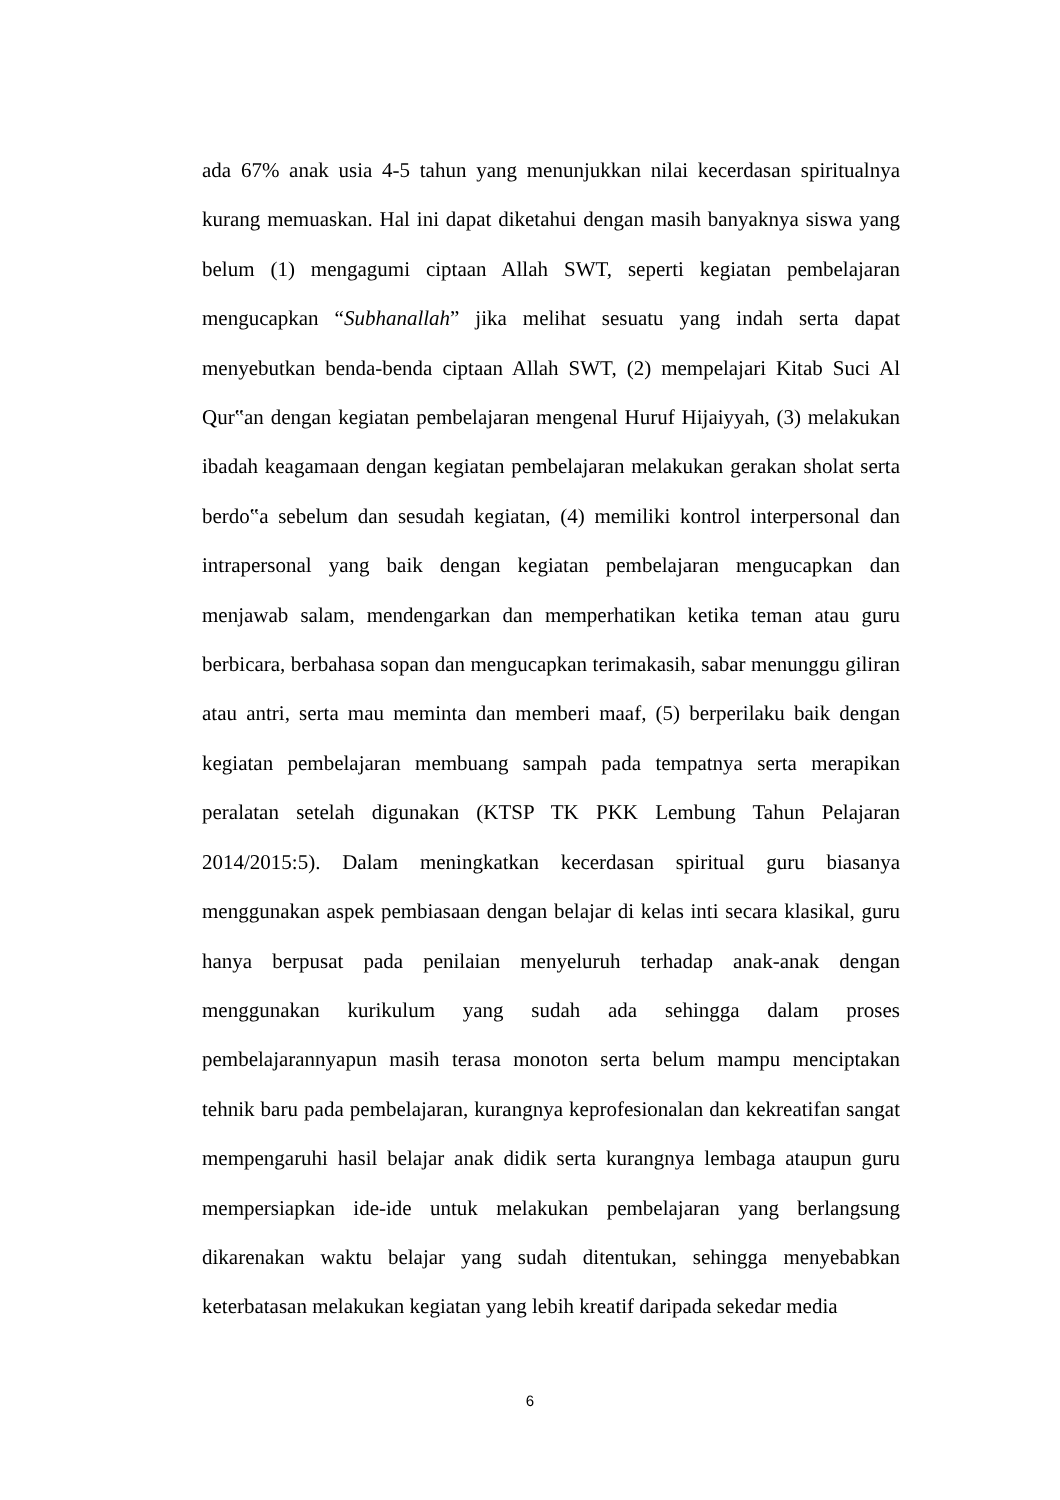ada 67% anak usia 4-5 tahun yang menunjukkan nilai kecerdasan spiritualnya kurang memuaskan. Hal ini dapat diketahui dengan masih banyaknya siswa yang belum (1) mengagumi ciptaan Allah SWT, seperti kegiatan pembelajaran mengucapkan “Subhanallah” jika melihat sesuatu yang indah serta dapat menyebutkan benda-benda ciptaan Allah SWT, (2) mempelajari Kitab Suci Al Qur‟an dengan kegiatan pembelajaran mengenal Huruf Hijaiyyah, (3) melakukan ibadah keagamaan dengan kegiatan pembelajaran melakukan gerakan sholat serta berdo‟a sebelum dan sesudah kegiatan, (4) memiliki kontrol interpersonal dan intrapersonal yang baik dengan kegiatan pembelajaran mengucapkan dan menjawab salam, mendengarkan dan memperhatikan ketika teman atau guru berbicara, berbahasa sopan dan mengucapkan terimakasih, sabar menunggu giliran atau antri, serta mau meminta dan memberi maaf, (5) berperilaku baik dengan kegiatan pembelajaran membuang sampah pada tempatnya serta merapikan peralatan setelah digunakan (KTSP TK PKK Lembung Tahun Pelajaran 2014/2015:5). Dalam meningkatkan kecerdasan spiritual guru biasanya menggunakan aspek pembiasaan dengan belajar di kelas inti secara klasikal, guru hanya berpusat pada penilaian menyeluruh terhadap anak-anak dengan menggunakan kurikulum yang sudah ada sehingga dalam proses pembelajarannyapun masih terasa monoton serta belum mampu menciptakan tehnik baru pada pembelajaran, kurangnya keprofesionalan dan kekreatifan sangat mempengaruhi hasil belajar anak didik serta kurangnya lembaga ataupun guru mempersiapkan ide-ide untuk melakukan pembelajaran yang berlangsung dikarenakan waktu belajar yang sudah ditentukan, sehingga menyebabkan keterbatasan melakukan kegiatan yang lebih kreatif daripada sekedar media
6